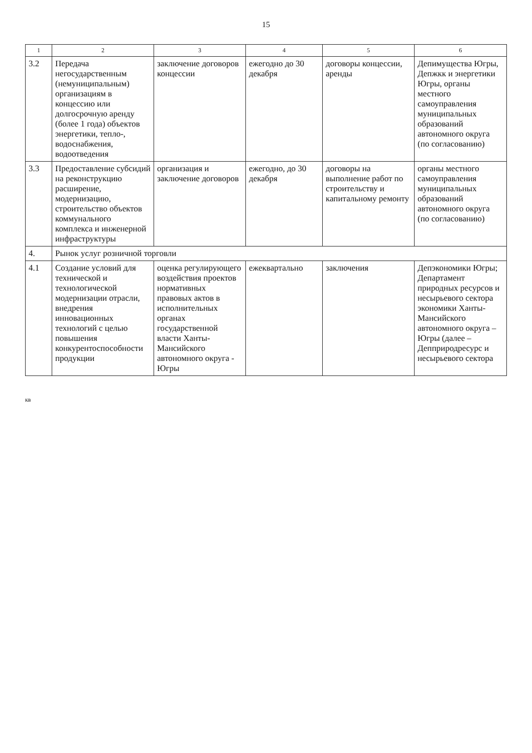15
| 1 | 2 | 3 | 4 | 5 | 6 |
| --- | --- | --- | --- | --- | --- |
| 3.2 | Передача негосударственным (немуниципальным) организациям в концессию или долгосрочную аренду (более 1 года) объектов энергетики, тепло-, водоснабжения, водоотведения | заключение договоров концессии | ежегодно до 30 декабря | договоры концессии, аренды | Депимущества Югры, Депжкк и энергетики Югры, органы местного самоуправления муниципальных образований автономного округа (по согласованию) |
| 3.3 | Предоставление субсидий на реконструкцию расширение, модернизацию, строительство объектов коммунального комплекса и инженерной инфраструктуры | организация и заключение договоров | ежегодно, до 30 декабря | договоры на выполнение работ по строительству и капитальному ремонту | органы местного самоуправления муниципальных образований автономного округа (по согласованию) |
| 4. | Рынок услуг розничной торговли | | | | |
| 4.1 | Создание условий для технической и технологической модернизации отрасли, внедрения инновационных технологий с целью повышения конкурентоспособности продукции | оценка регулирующего воздействия проектов нормативных правовых актов в исполнительных органах государственной власти Ханты-Мансийского автономного округа - Югры | ежеквартально | заключения | Депэкономики Югры; Департамент природных ресурсов и несырьевого сектора экономики Ханты-Мансийского автономного округа – Югры (далее – Депприродресурс и несырьевого сектора |
кв